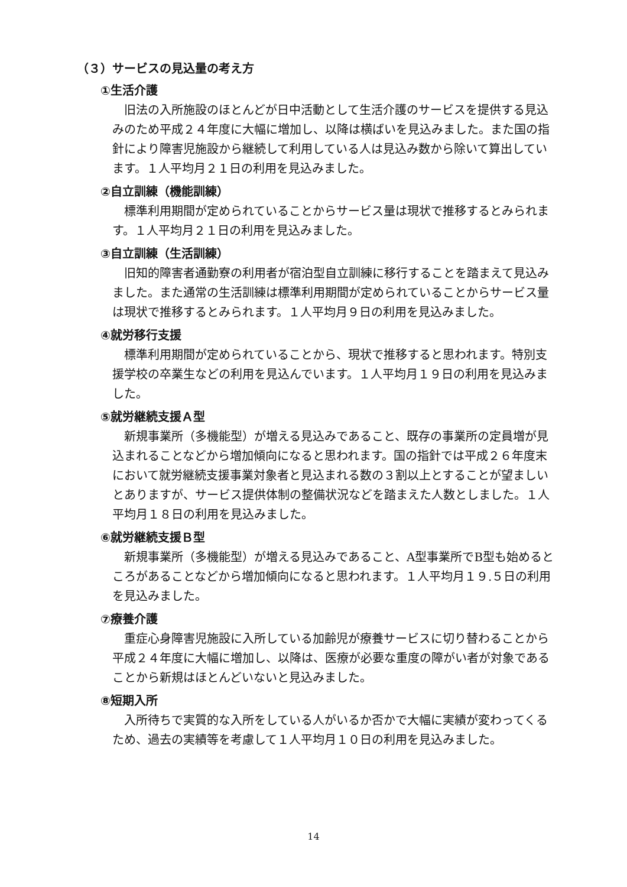（３）サービスの見込量の考え方
①生活介護
旧法の入所施設のほとんどが日中活動として生活介護のサービスを提供する見込みのため平成２４年度に大幅に増加し、以降は横ばいを見込みました。また国の指針により障害児施設から継続して利用している人は見込み数から除いて算出しています。１人平均月２１日の利用を見込みました。
②自立訓練（機能訓練）
標準利用期間が定められていることからサービス量は現状で推移するとみられます。１人平均月２１日の利用を見込みました。
③自立訓練（生活訓練）
旧知的障害者通勤寮の利用者が宿泊型自立訓練に移行することを踏まえて見込みました。また通常の生活訓練は標準利用期間が定められていることからサービス量は現状で推移するとみられます。１人平均月９日の利用を見込みました。
④就労移行支援
標準利用期間が定められていることから、現状で推移すると思われます。特別支援学校の卒業生などの利用を見込んでいます。１人平均月１９日の利用を見込みました。
⑤就労継続支援Ａ型
新規事業所（多機能型）が増える見込みであること、既存の事業所の定員増が見込まれることなどから増加傾向になると思われます。国の指針では平成２６年度末において就労継続支援事業対象者と見込まれる数の３割以上とすることが望ましいとありますが、サービス提供体制の整備状況などを踏まえた人数としました。１人平均月１８日の利用を見込みました。
⑥就労継続支援Ｂ型
新規事業所（多機能型）が増える見込みであること、A型事業所でB型も始めるところがあることなどから増加傾向になると思われます。１人平均月１９.５日の利用を見込みました。
⑦療養介護
重症心身障害児施設に入所している加齢児が療養サービスに切り替わることから平成２４年度に大幅に増加し、以降は、医療が必要な重度の障がい者が対象であることから新規はほとんどいないと見込みました。
⑧短期入所
入所待ちで実質的な入所をしている人がいるか否かで大幅に実績が変わってくるため、過去の実績等を考慮して１人平均月１０日の利用を見込みました。
14